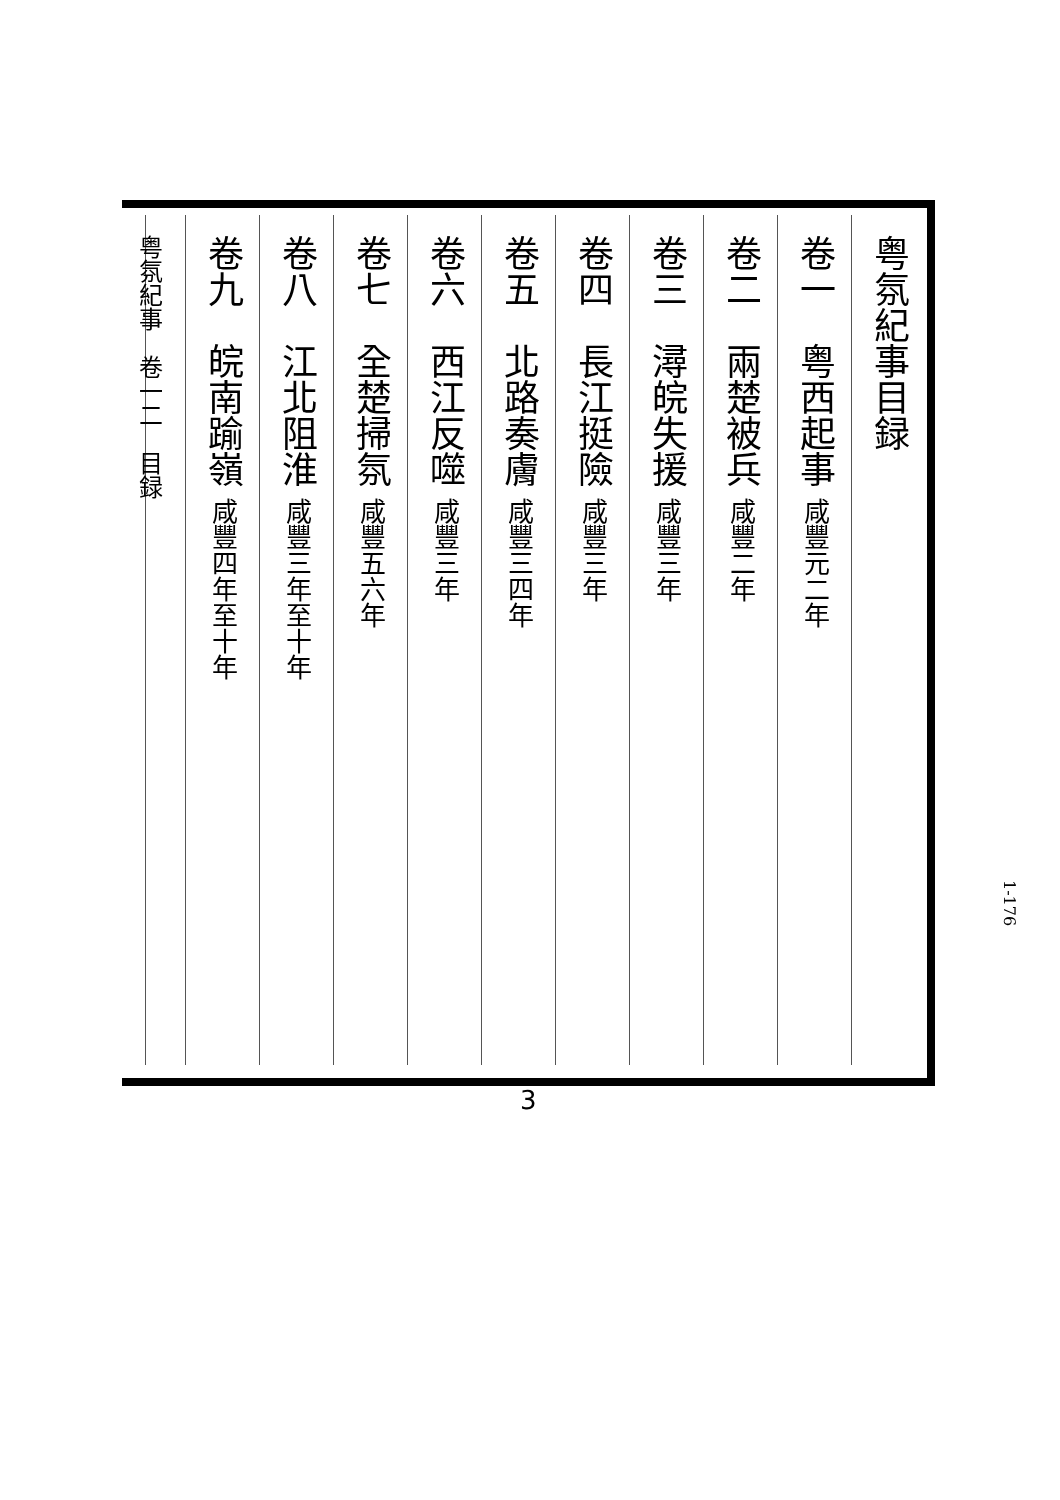粤氛紀事目録
卷一　粤西起事 咸豐元二年
卷二　兩楚被兵 咸豐二年
卷三　潯皖失援 咸豐三年
卷四　長江挺險 咸豐三年
卷五　北路奏膚 咸豐三四年
卷六　西江反噬 咸豐三年
卷七　全楚掃氛 咸豐五六年
卷八　江北阻淮 咸豐三年至十年
卷九　皖南踰嶺 咸豐四年至十年
粤氛紀事　卷一二　目録
3
1-176